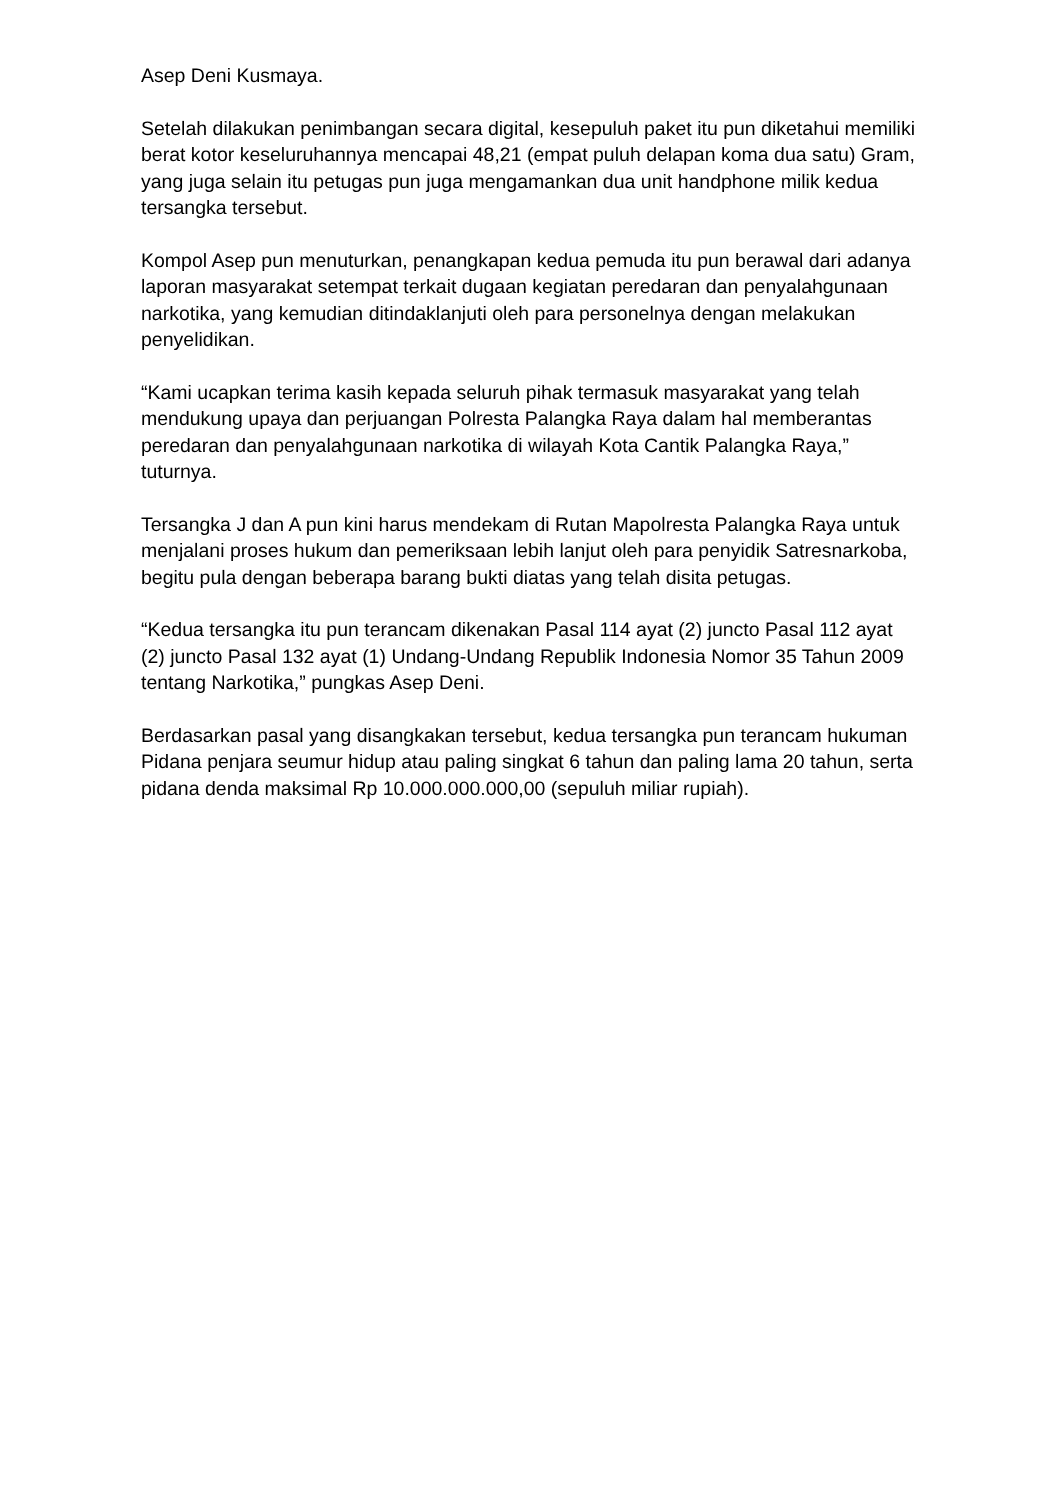Asep Deni Kusmaya.
Setelah dilakukan penimbangan secara digital, kesepuluh paket itu pun diketahui memiliki berat kotor keseluruhannya mencapai 48,21 (empat puluh delapan koma dua satu) Gram, yang juga selain itu petugas pun juga mengamankan dua unit handphone milik kedua tersangka tersebut.
Kompol Asep pun menuturkan, penangkapan kedua pemuda itu pun berawal dari adanya laporan masyarakat setempat terkait dugaan kegiatan peredaran dan penyalahgunaan narkotika, yang kemudian ditindaklanjuti oleh para personelnya dengan melakukan penyelidikan.
“Kami ucapkan terima kasih kepada seluruh pihak termasuk masyarakat yang telah mendukung upaya dan perjuangan Polresta Palangka Raya dalam hal memberantas peredaran dan penyalahgunaan narkotika di wilayah Kota Cantik Palangka Raya,” tuturnya.
Tersangka J dan A pun kini harus mendekam di Rutan Mapolresta Palangka Raya untuk menjalani proses hukum dan pemeriksaan lebih lanjut oleh para penyidik Satresnarkoba, begitu pula dengan beberapa barang bukti diatas yang telah disita petugas.
“Kedua tersangka itu pun terancam dikenakan Pasal 114 ayat (2) juncto Pasal 112 ayat (2) juncto Pasal 132 ayat (1) Undang-Undang Republik Indonesia Nomor 35 Tahun 2009 tentang Narkotika,” pungkas Asep Deni.
Berdasarkan pasal yang disangkakan tersebut, kedua tersangka pun terancam hukuman Pidana penjara seumur hidup atau paling singkat 6 tahun dan paling lama 20 tahun, serta pidana denda maksimal Rp 10.000.000.000,00 (sepuluh miliar rupiah).